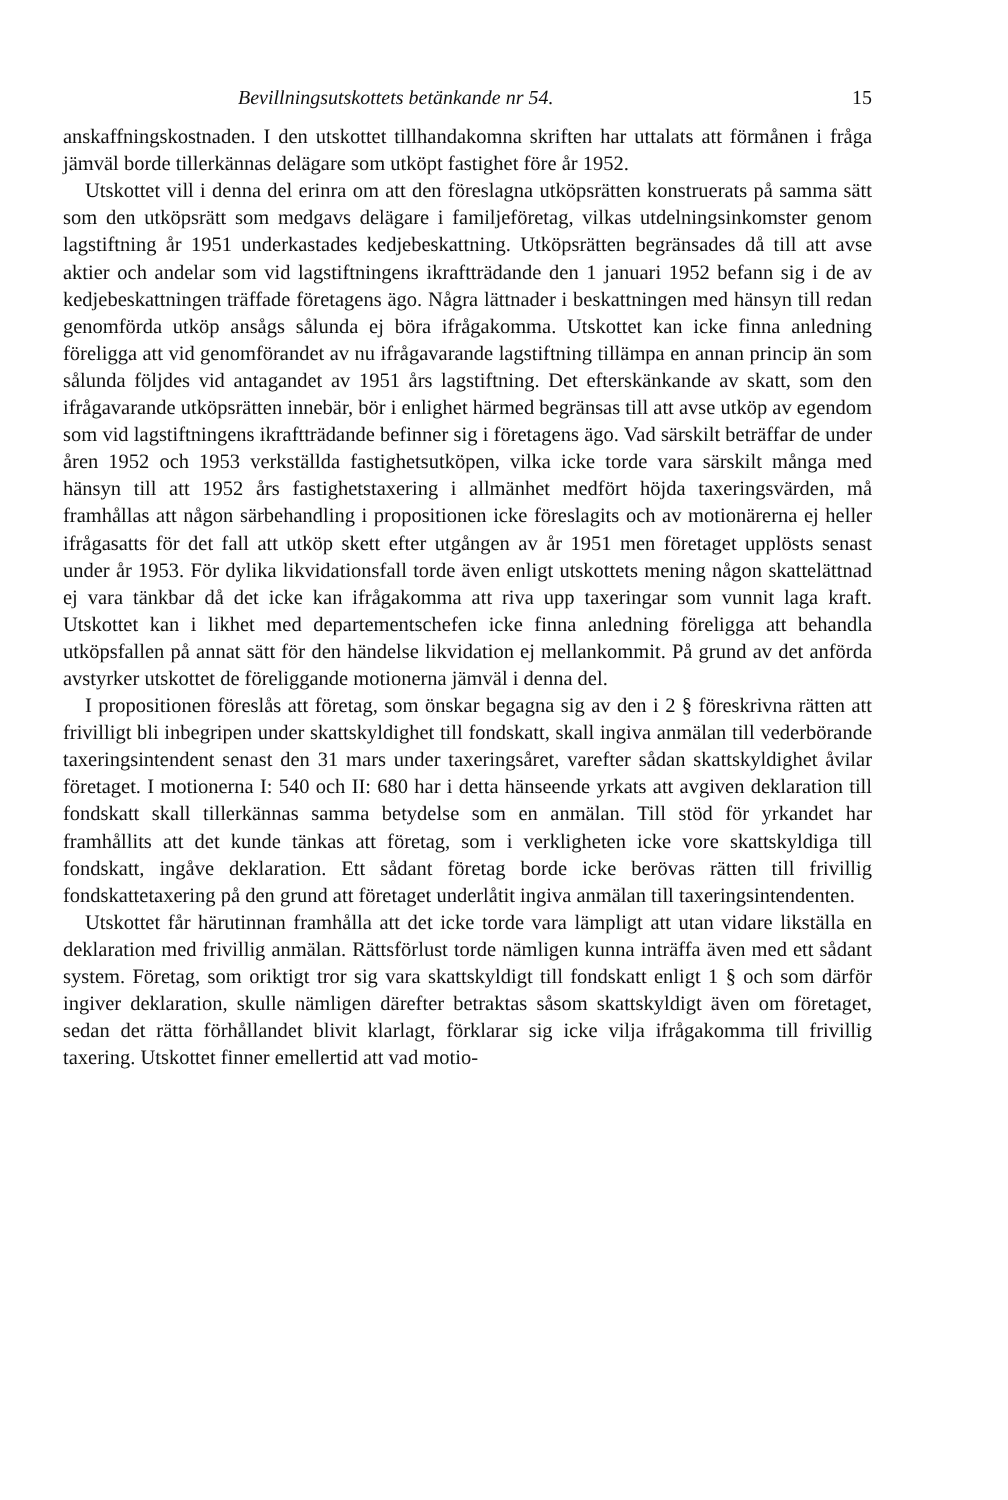Bevillningsutskottets betänkande nr 54. 15
anskaffningskostnaden. I den utskottet tillhandakomna skriften har uttalats att förmånen i fråga jämväl borde tillerkännas delägare som utköpt fastighet före år 1952.
Utskottet vill i denna del erinra om att den föreslagna utköpsrätten konstruerats på samma sätt som den utköpsrätt som medgavs delägare i familjeföretag, vilkas utdelningsinkomster genom lagstiftning år 1951 underkastades kedjebeskattning. Utköpsrätten begränsades då till att avse aktier och andelar som vid lagstiftningens ikraftträdande den 1 januari 1952 befann sig i de av kedjebeskattningen träffade företagens ägo. Några lättnader i beskattningen med hänsyn till redan genomförda utköp ansågs sålunda ej böra ifrågakomma. Utskottet kan icke finna anledning föreligga att vid genomförandet av nu ifrågavarande lagstiftning tillämpa en annan princip än som sålunda följdes vid antagandet av 1951 års lagstiftning. Det efterskänkande av skatt, som den ifrågavarande utköpsrätten innebär, bör i enlighet härmed begränsas till att avse utköp av egendom som vid lagstiftningens ikraftträdande befinner sig i företagens ägo. Vad särskilt beträffar de under åren 1952 och 1953 verkställda fastighetsutköpen, vilka icke torde vara särskilt många med hänsyn till att 1952 års fastighetstaxering i allmänhet medfört höjda taxeringsvärden, må framhållas att någon särbehandling i propositionen icke föreslagits och av motionärerna ej heller ifrågasatts för det fall att utköp skett efter utgången av år 1951 men företaget upplösts senast under år 1953. För dylika likvidationsfall torde även enligt utskottets mening någon skattelättnad ej vara tänkbar då det icke kan ifrågakomma att riva upp taxeringar som vunnit laga kraft. Utskottet kan i likhet med departementschefen icke finna anledning föreligga att behandla utköpsfallen på annat sätt för den händelse likvidation ej mellankommit. På grund av det anförda avstyrker utskottet de föreliggande motionerna jämväl i denna del.
I propositionen föreslås att företag, som önskar begagna sig av den i 2 § föreskrivna rätten att frivilligt bli inbegripen under skattskyldighet till fondskatt, skall ingiva anmälan till vederbörande taxeringsintendent senast den 31 mars under taxeringsåret, varefter sådan skattskyldighet åvilar företaget. I motionerna I: 540 och II: 680 har i detta hänseende yrkats att avgiven deklaration till fondskatt skall tillerkännas samma betydelse som en anmälan. Till stöd för yrkandet har framhållits att det kunde tänkas att företag, som i verkligheten icke vore skattskyldiga till fondskatt, ingåve deklaration. Ett sådant företag borde icke berövas rätten till frivillig fondskattetaxering på den grund att företaget underlåtit ingiva anmälan till taxeringsintendenten.
Utskottet får härutinnan framhålla att det icke torde vara lämpligt att utan vidare likställa en deklaration med frivillig anmälan. Rättsförlust torde nämligen kunna inträffa även med ett sådant system. Företag, som oriktigt tror sig vara skattskyldigt till fondskatt enligt 1 § och som därför ingiver deklaration, skulle nämligen därefter betraktas såsom skattskyldigt även om företaget, sedan det rätta förhållandet blivit klarlagt, förklarar sig icke vilja ifrågakomma till frivillig taxering. Utskottet finner emellertid att vad motio-